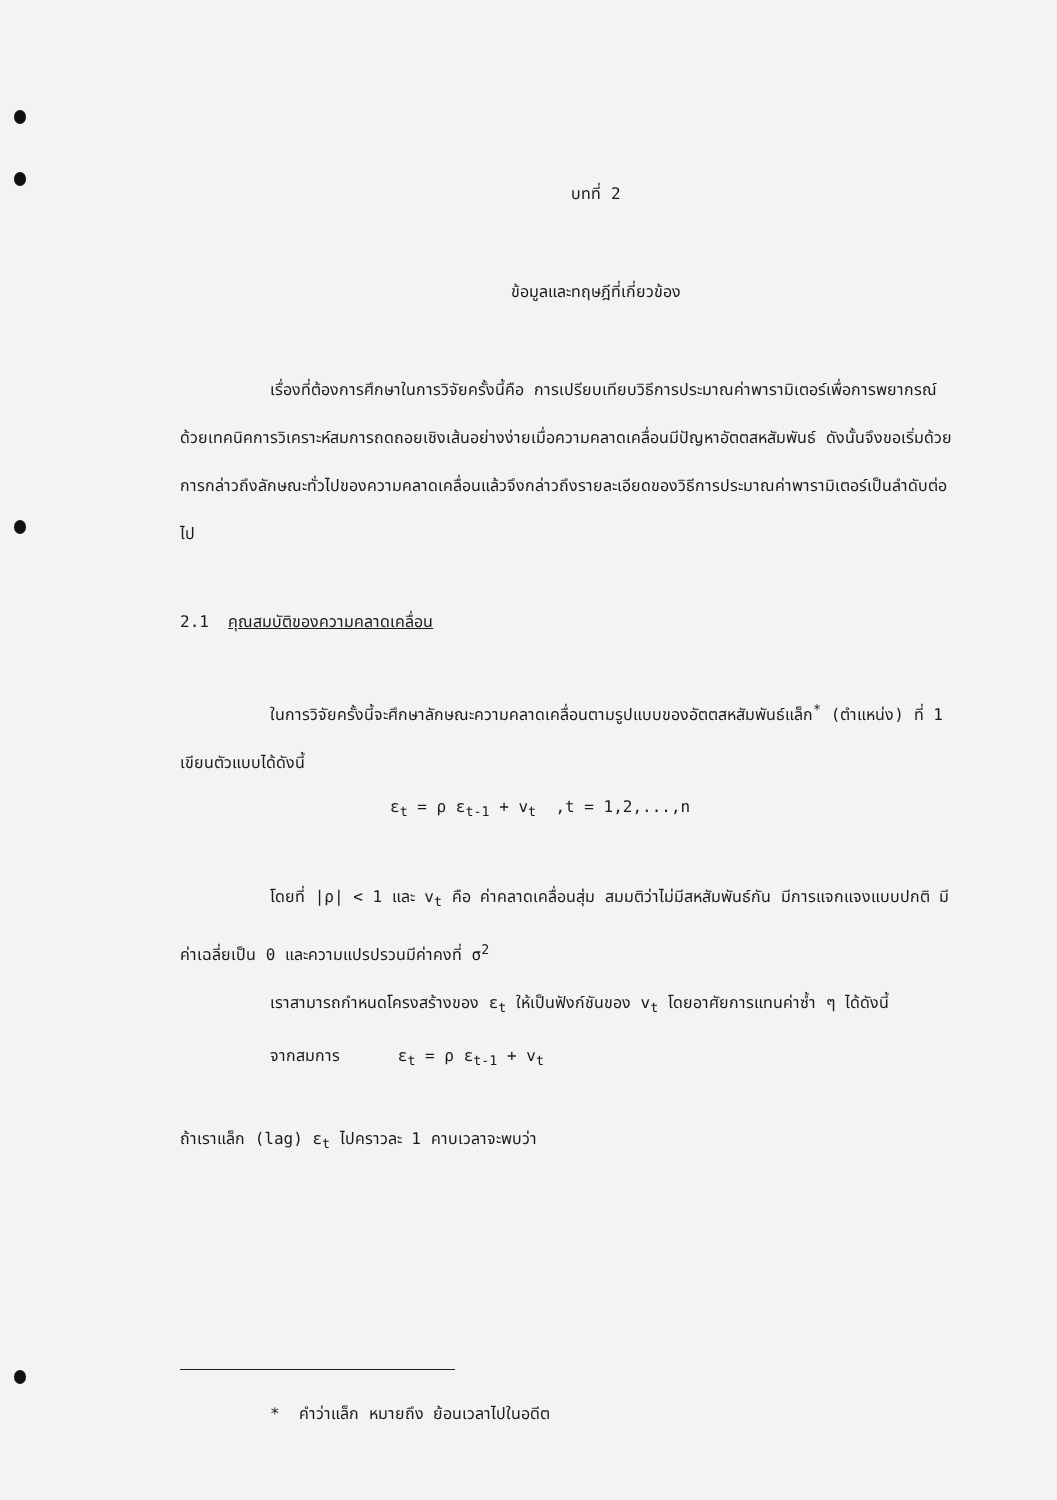บทที่ 2
ข้อมูลและทฤษฎีที่เกี่ยวข้อง
เรื่องที่ต้องการศึกษาในการวิจัยครั้งนี้คือ การเปรียบเทียบวิธีการประมาณค่าพารามิเตอร์เพื่อการพยากรณ์ ด้วยเทคนิคการวิเคราะห์สมการถดถอยเชิงเส้นอย่างง่ายเมื่อความคลาดเคลื่อนมีปัญหาอัตตสหสัมพันธ์ ดังนั้นจึงขอเริ่มด้วยการกล่าวถึงลักษณะทั่วไปของความคลาดเคลื่อนแล้วจึงกล่าวถึงรายละเอียดของวิธีการประมาณค่าพารามิเตอร์เป็นลำดับต่อไป
2.1 คุณสมบัติของความคลาดเคลื่อน
ในการวิจัยครั้งนี้จะศึกษาลักษณะความคลาดเคลื่อนตามรูปแบบของอัตตสหสัมพันธ์แล็ก<sup>*</sup> (ตำแหน่ง) ที่ 1 เขียนตัวแบบได้ดังนี้
ε<sub>t</sub> = ρ ε<sub>t-1</sub> + v<sub>t</sub> ,t = 1,2,...,n
โดยที่ |ρ| < 1 และ v<sub>t</sub> คือ ค่าคลาดเคลื่อนสุ่ม สมมติว่าไม่มีสหสัมพันธ์กัน มีการแจกแจงแบบปกติ มีค่าเฉลี่ยเป็น 0 และความแปรปรวนมีค่าคงที่ σ<sup>2</sup>
เราสามารถกำหนดโครงสร้างของ ε<sub>t</sub> ให้เป็นฟังก์ชันของ v<sub>t</sub> โดยอาศัยการแทนค่าซ้ำ ๆ ได้ดังนี้
จากสมการ ε<sub>t</sub> = ρ ε<sub>t-1</sub> + v<sub>t</sub>
ถ้าเราแล็ก (lag) ε<sub>t</sub> ไปคราวละ 1 คาบเวลาจะพบว่า
* คำว่าแล็ก หมายถึง ย้อนเวลาไปในอดีต